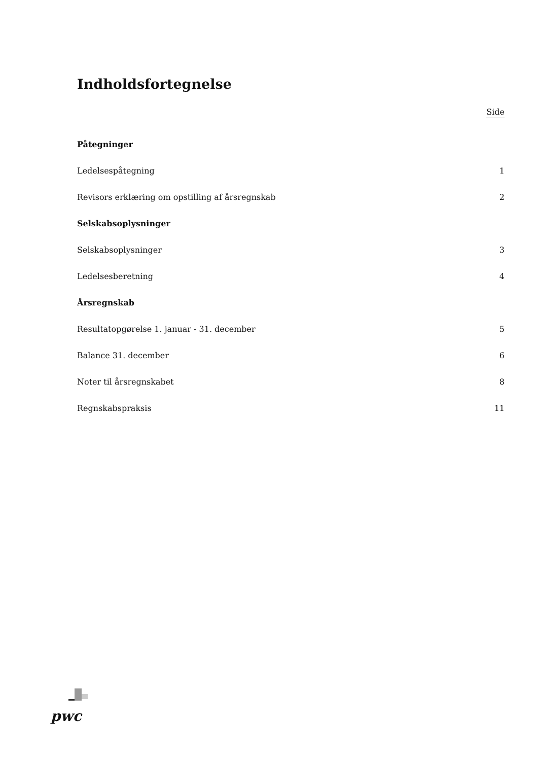Indholdsfortegnelse
Side
Påtegninger
Ledelsespåtegning 1
Revisors erklæring om opstilling af årsregnskab 2
Selskabsoplysninger
Selskabsoplysninger 3
Ledelsesberetning 4
Årsregnskab
Resultatopgørelse 1. januar - 31. december 5
Balance 31. december 6
Noter til årsregnskabet 8
Regnskabspraksis 11
pwc